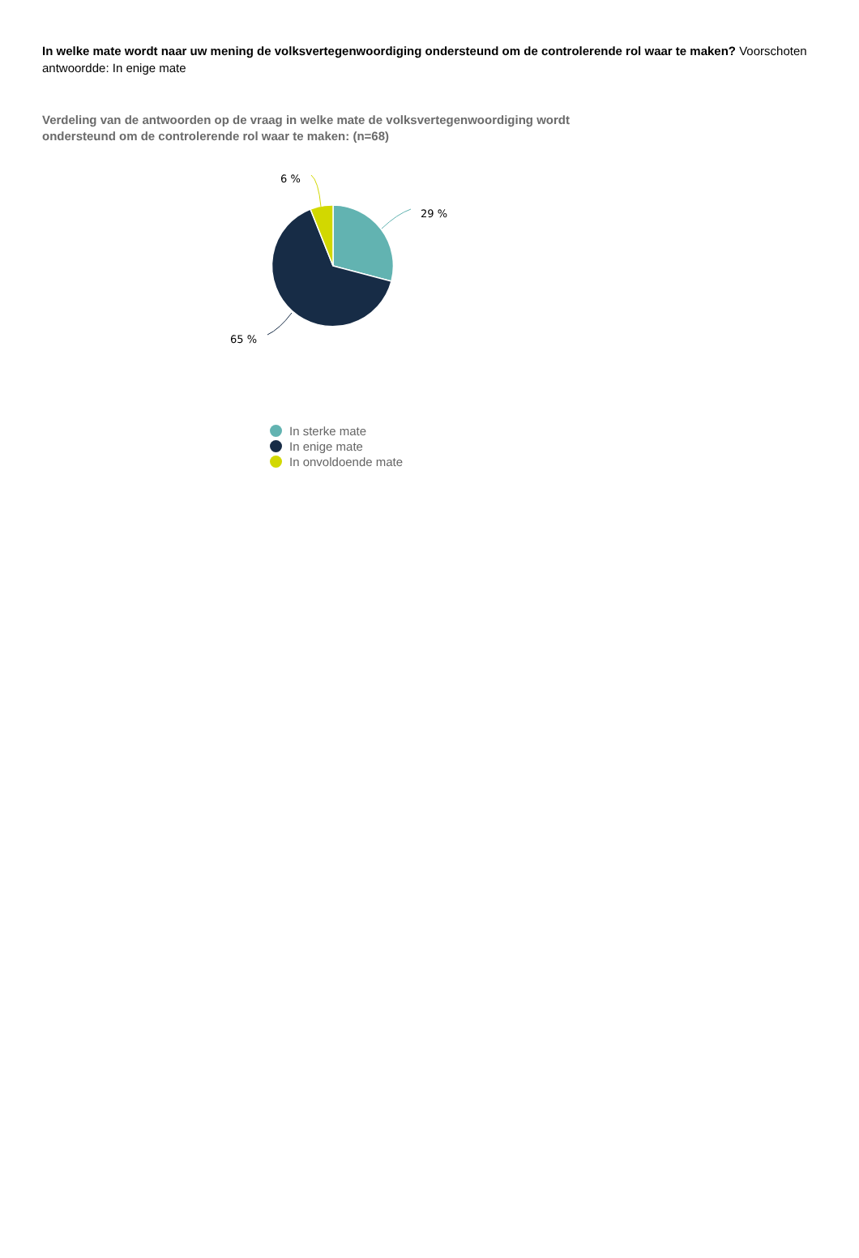In welke mate wordt naar uw mening de volksvertegenwoordiging ondersteund om de controlerende rol waar te maken? Voorschoten antwoordde: In enige mate
Verdeling van de antwoorden op de vraag in welke mate de volksvertegenwoordiging wordt ondersteund om de controlerende rol waar te maken: (n=68)
29 %
65 %
6 %
In sterke mate
In enige mate
In onvoldoende mate